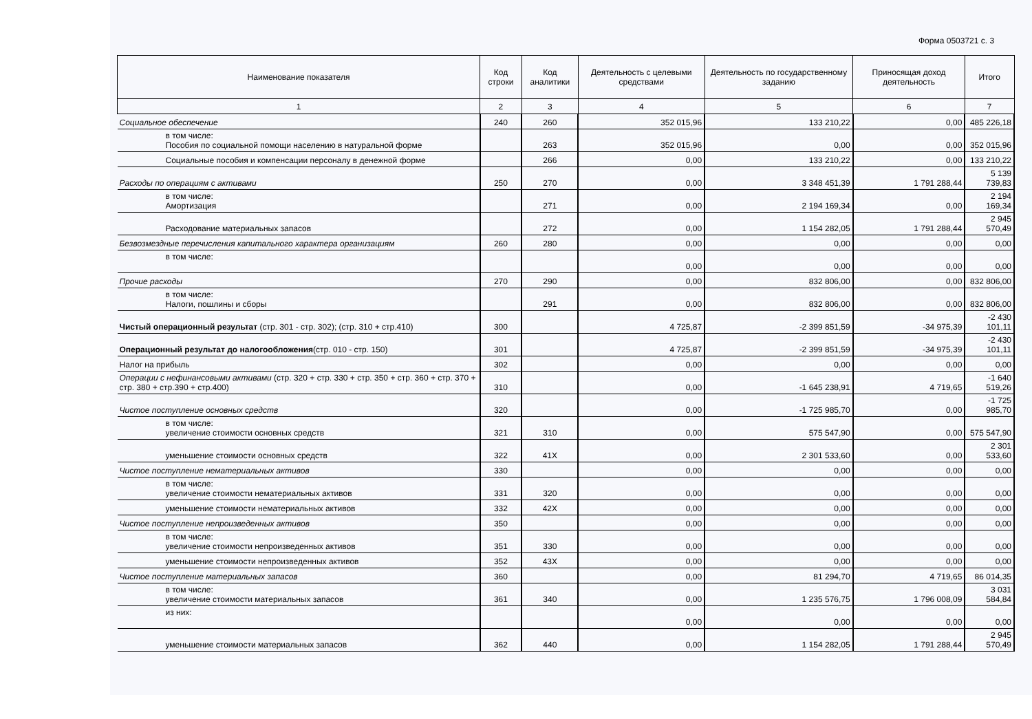Форма 0503721 с. 3
| Наименование показателя | Код строки | Код аналитики | Деятельность с целевыми средствами | Деятельность по государственному заданию | Приносящая доход деятельность | Итого |
| --- | --- | --- | --- | --- | --- | --- |
| 1 | 2 | 3 | 4 | 5 | 6 | 7 |
| Социальное обеспечение | 240 | 260 | 352 015,96 | 133 210,22 | 0,00 | 485 226,18 |
| в том числе: Пособия по социальной помощи населению в натуральной форме | | 263 | 352 015,96 | 0,00 | 0,00 | 352 015,96 |
| Социальные пособия и компенсации персоналу в денежной форме | | 266 | 0,00 | 133 210,22 | 0,00 | 133 210,22 |
| Расходы по операциям с активами | 250 | 270 | 0,00 | 3 348 451,39 | 1 791 288,44 | 5 139 739,83 |
| в том числе: Амортизация | | 271 | 0,00 | 2 194 169,34 | 0,00 | 2 194 169,34 |
| Расходование материальных запасов | | 272 | 0,00 | 1 154 282,05 | 1 791 288,44 | 2 945 570,49 |
| Безвозмездные перечисления капитального характера организациям | 260 | 280 | 0,00 | 0,00 | 0,00 | 0,00 |
| в том числе: | | | 0,00 | 0,00 | 0,00 | 0,00 |
| Прочие расходы | 270 | 290 | 0,00 | 832 806,00 | 0,00 | 832 806,00 |
| в том числе: Налоги, пошлины и сборы | | 291 | 0,00 | 832 806,00 | 0,00 | 832 806,00 |
| Чистый операционный результат (стр. 301 - стр. 302); (стр. 310 + стр.410) | 300 | | 4 725,87 | -2 399 851,59 | -34 975,39 | -2 430 101,11 |
| Операционный результат до налогообложения (стр. 010 - стр. 150) | 301 | | 4 725,87 | -2 399 851,59 | -34 975,39 | -2 430 101,11 |
| Налог на прибыль | 302 | | 0,00 | 0,00 | 0,00 | 0,00 |
| Операции с нефинансовыми активами (стр. 320 + стр. 330 + стр. 350 + стр. 360 + стр. 370 + стр. 380 + стр.390 + стр.400) | 310 | | 0,00 | -1 645 238,91 | 4 719,65 | -1 640 519,26 |
| Чистое поступление основных средств | 320 | | 0,00 | -1 725 985,70 | 0,00 | -1 725 985,70 |
| в том числе: увеличение стоимости основных средств | 321 | 310 | 0,00 | 575 547,90 | 0,00 | 575 547,90 |
| уменьшение стоимости основных средств | 322 | 41X | 0,00 | 2 301 533,60 | 0,00 | 2 301 533,60 |
| Чистое поступление нематериальных активов | 330 | | 0,00 | 0,00 | 0,00 | 0,00 |
| в том числе: увеличение стоимости нематериальных активов | 331 | 320 | 0,00 | 0,00 | 0,00 | 0,00 |
| уменьшение стоимости нематериальных активов | 332 | 42X | 0,00 | 0,00 | 0,00 | 0,00 |
| Чистое поступление непроизведенных активов | 350 | | 0,00 | 0,00 | 0,00 | 0,00 |
| в том числе: увеличение стоимости непроизведенных активов | 351 | 330 | 0,00 | 0,00 | 0,00 | 0,00 |
| уменьшение стоимости непроизведенных активов | 352 | 43X | 0,00 | 0,00 | 0,00 | 0,00 |
| Чистое поступление материальных запасов | 360 | | 0,00 | 81 294,70 | 4 719,65 | 86 014,35 |
| в том числе: увеличение стоимости материальных запасов | 361 | 340 | 0,00 | 1 235 576,75 | 1 796 008,09 | 3 031 584,84 |
| из них: | | | 0,00 | 0,00 | 0,00 | 0,00 |
| уменьшение стоимости материальных запасов | 362 | 440 | 0,00 | 1 154 282,05 | 1 791 288,44 | 2 945 570,49 |